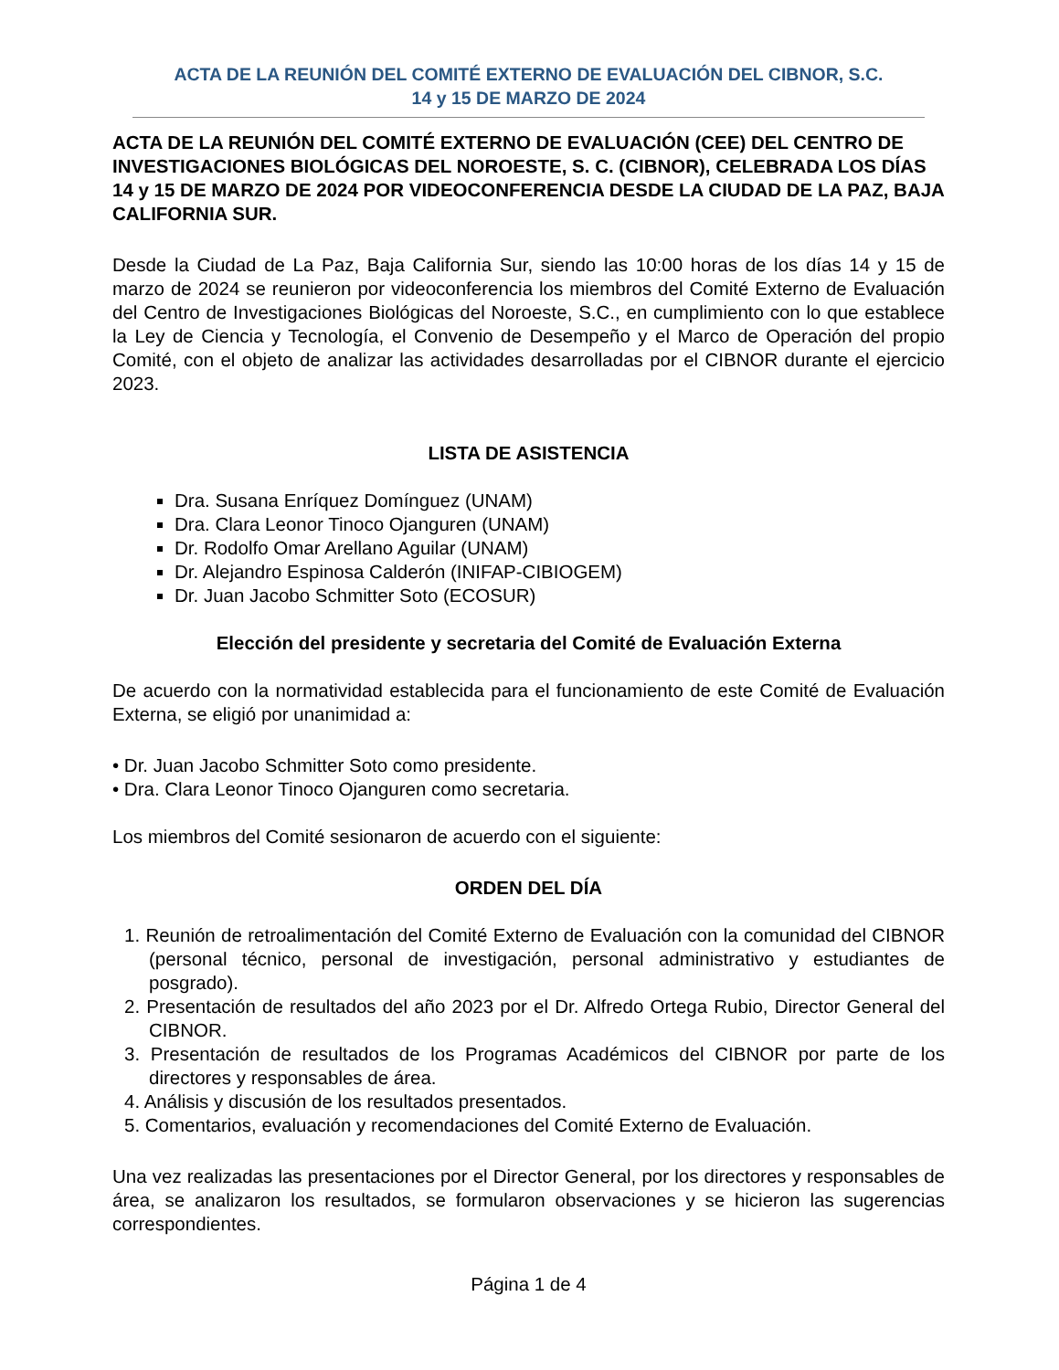ACTA DE LA REUNIÓN DEL COMITÉ EXTERNO DE EVALUACIÓN DEL CIBNOR, S.C.
14 y 15 DE MARZO DE 2024
ACTA DE LA REUNIÓN DEL COMITÉ EXTERNO DE EVALUACIÓN (CEE) DEL CENTRO DE INVESTIGACIONES BIOLÓGICAS DEL NOROESTE, S. C. (CIBNOR), CELEBRADA LOS DÍAS 14 y 15 DE MARZO DE 2024 POR VIDEOCONFERENCIA DESDE LA CIUDAD DE LA PAZ, BAJA CALIFORNIA SUR.
Desde la Ciudad de La Paz, Baja California Sur, siendo las 10:00 horas de los días 14 y 15 de marzo de 2024 se reunieron por videoconferencia los miembros del Comité Externo de Evaluación del Centro de Investigaciones Biológicas del Noroeste, S.C., en cumplimiento con lo que establece la Ley de Ciencia y Tecnología, el Convenio de Desempeño y el Marco de Operación del propio Comité, con el objeto de analizar las actividades desarrolladas por el CIBNOR durante el ejercicio 2023.
LISTA DE ASISTENCIA
Dra. Susana Enríquez Domínguez (UNAM)
Dra. Clara Leonor Tinoco Ojanguren (UNAM)
Dr. Rodolfo Omar Arellano Aguilar (UNAM)
Dr. Alejandro Espinosa Calderón (INIFAP-CIBIOGEM)
Dr. Juan Jacobo Schmitter Soto (ECOSUR)
Elección del presidente y secretaria del Comité de Evaluación Externa
De acuerdo con la normatividad establecida para el funcionamiento de este Comité de Evaluación Externa, se eligió por unanimidad a:
• Dr. Juan Jacobo Schmitter Soto como presidente.
• Dra. Clara Leonor Tinoco Ojanguren como secretaria.
Los miembros del Comité sesionaron de acuerdo con el siguiente:
ORDEN DEL DÍA
1. Reunión de retroalimentación del Comité Externo de Evaluación con la comunidad del CIBNOR (personal técnico, personal de investigación, personal administrativo y estudiantes de posgrado).
2. Presentación de resultados del año 2023 por el Dr. Alfredo Ortega Rubio, Director General del CIBNOR.
3. Presentación de resultados de los Programas Académicos del CIBNOR por parte de los directores y responsables de área.
4. Análisis y discusión de los resultados presentados.
5. Comentarios, evaluación y recomendaciones del Comité Externo de Evaluación.
Una vez realizadas las presentaciones por el Director General, por los directores y responsables de área, se analizaron los resultados, se formularon observaciones y se hicieron las sugerencias correspondientes.
Página 1 de 4